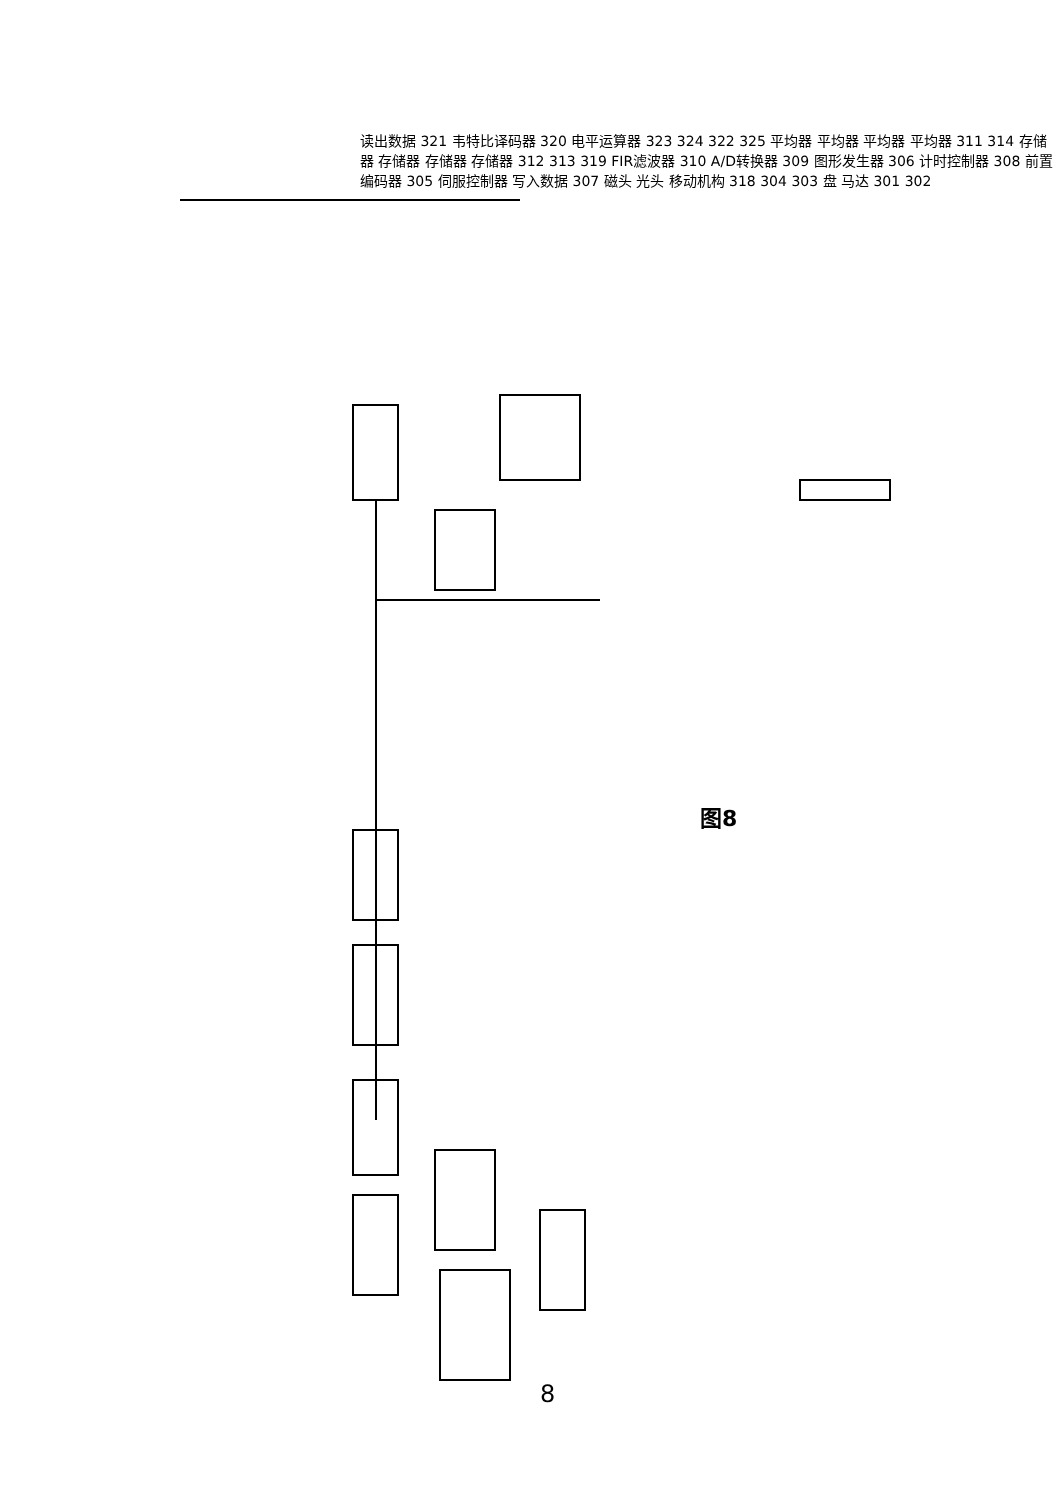读出数据 321 韦特比译码器 320 电平运算器 323 324 322 325 平均器 平均器 平均器 平均器 311 314 存储器 存储器 存储器 存储器 312 313 319 FIR滤波器 310 A/D转换器 309 图形发生器 306 计时控制器 308 前置编码器 305 伺服控制器 写入数据 307 磁头 光头 移动机构 318 304 303 盘 马达 301 302
图8
8